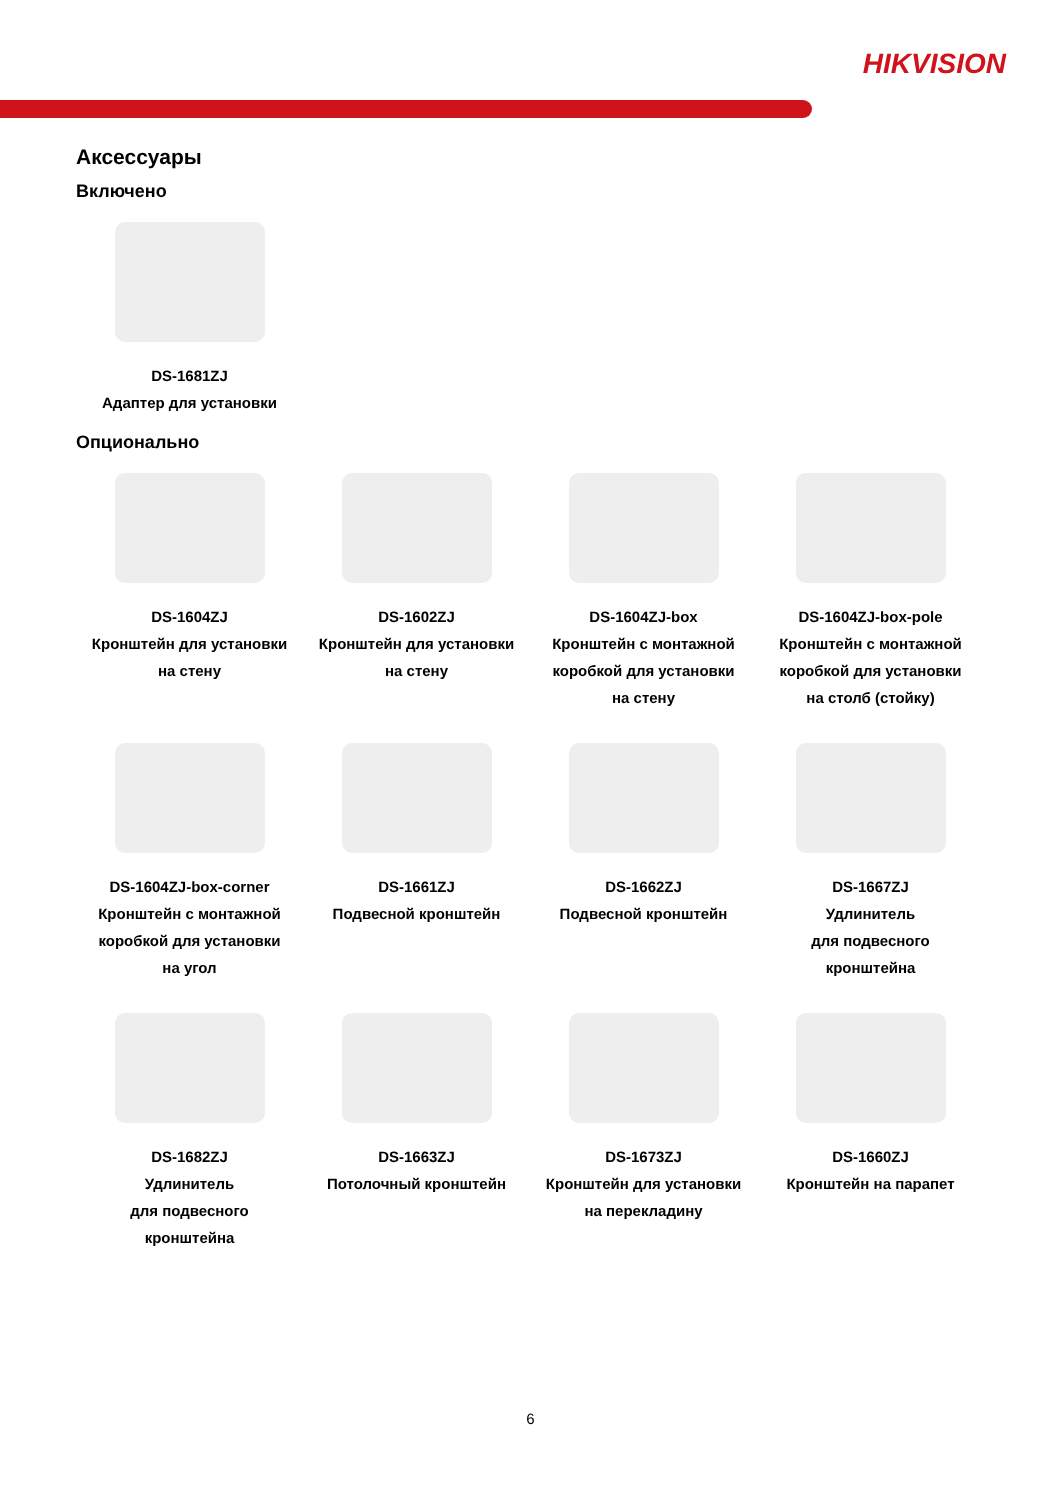HIKVISION
Аксессуары
Включено
DS-1681ZJ
Адаптер для установки
Опционально
DS-1604ZJ
Кронштейн для установки
на стену
DS-1602ZJ
Кронштейн для установки
на стену
DS-1604ZJ-box
Кронштейн с монтажной
коробкой для установки
на стену
DS-1604ZJ-box-pole
Кронштейн с монтажной
коробкой для установки
на столб (стойку)
DS-1604ZJ-box-corner
Кронштейн с монтажной
коробкой для установки
на угол
DS-1661ZJ
Подвесной кронштейн
DS-1662ZJ
Подвесной кронштейн
DS-1667ZJ
Удлинитель
для подвесного
кронштейна
DS-1682ZJ
Удлинитель
для подвесного
кронштейна
DS-1663ZJ
Потолочный кронштейн
DS-1673ZJ
Кронштейн для установки
на перекладину
DS-1660ZJ
Кронштейн на парапет
6